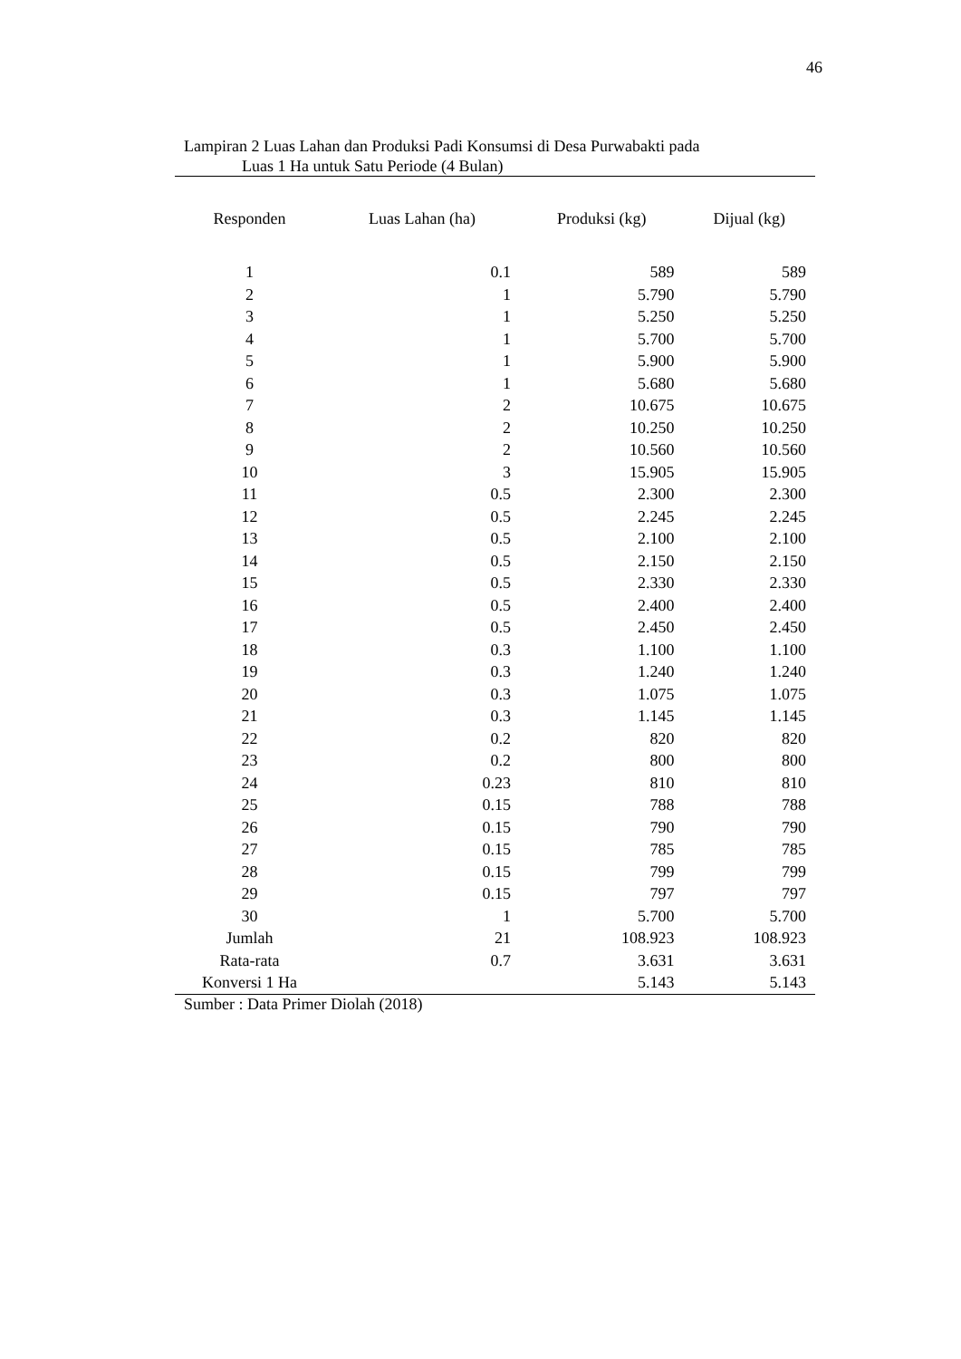46
Lampiran 2 Luas Lahan dan Produksi Padi Konsumsi di Desa Purwabakti pada
Luas 1 Ha untuk Satu Periode (4 Bulan)
| Responden | Luas Lahan (ha) | Produksi (kg) | Dijual (kg) |
| --- | --- | --- | --- |
| 1 | 0.1 | 589 | 589 |
| 2 | 1 | 5.790 | 5.790 |
| 3 | 1 | 5.250 | 5.250 |
| 4 | 1 | 5.700 | 5.700 |
| 5 | 1 | 5.900 | 5.900 |
| 6 | 1 | 5.680 | 5.680 |
| 7 | 2 | 10.675 | 10.675 |
| 8 | 2 | 10.250 | 10.250 |
| 9 | 2 | 10.560 | 10.560 |
| 10 | 3 | 15.905 | 15.905 |
| 11 | 0.5 | 2.300 | 2.300 |
| 12 | 0.5 | 2.245 | 2.245 |
| 13 | 0.5 | 2.100 | 2.100 |
| 14 | 0.5 | 2.150 | 2.150 |
| 15 | 0.5 | 2.330 | 2.330 |
| 16 | 0.5 | 2.400 | 2.400 |
| 17 | 0.5 | 2.450 | 2.450 |
| 18 | 0.3 | 1.100 | 1.100 |
| 19 | 0.3 | 1.240 | 1.240 |
| 20 | 0.3 | 1.075 | 1.075 |
| 21 | 0.3 | 1.145 | 1.145 |
| 22 | 0.2 | 820 | 820 |
| 23 | 0.2 | 800 | 800 |
| 24 | 0.23 | 810 | 810 |
| 25 | 0.15 | 788 | 788 |
| 26 | 0.15 | 790 | 790 |
| 27 | 0.15 | 785 | 785 |
| 28 | 0.15 | 799 | 799 |
| 29 | 0.15 | 797 | 797 |
| 30 | 1 | 5.700 | 5.700 |
| Jumlah | 21 | 108.923 | 108.923 |
| Rata-rata | 0.7 | 3.631 | 3.631 |
| Konversi 1 Ha | | 5.143 | 5.143 |
Sumber : Data Primer Diolah (2018)